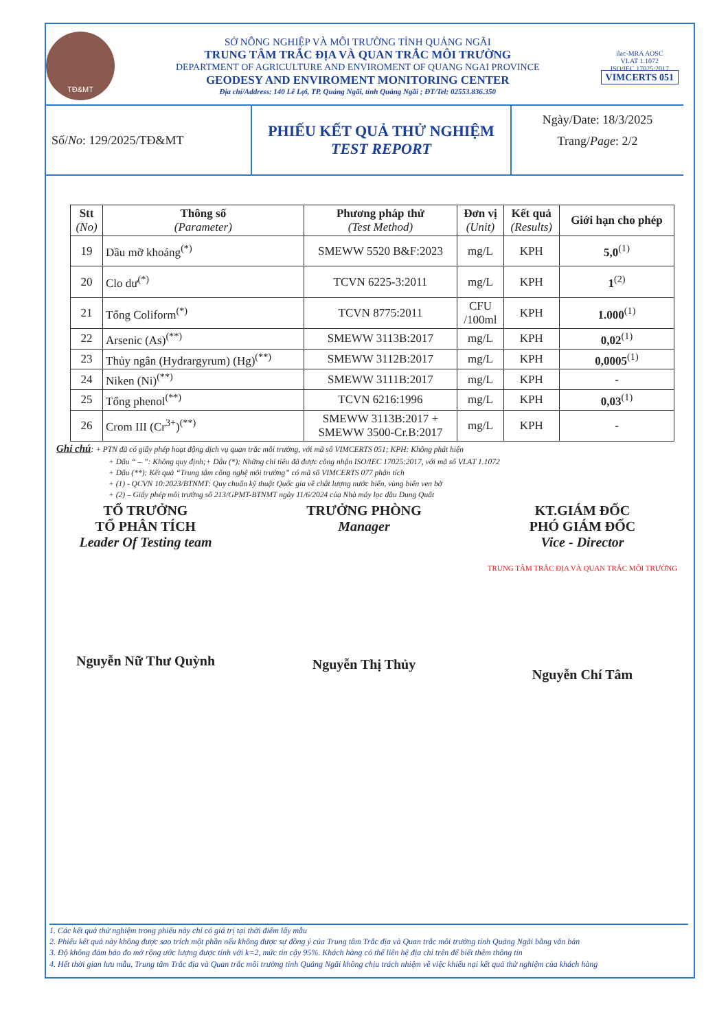TĐ&MT
SỞ NÔNG NGHIỆP VÀ MÔI TRƯỜNG TỈNH QUẢNG NGÃI
TRUNG TÂM TRẮC ĐỊA VÀ QUAN TRẮC MÔI TRƯỜNG
DEPARTMENT OF AGRICULTURE AND ENVIROMENT OF QUANG NGAI PROVINCE
GEODESY AND ENVIROMENT MONITORING CENTER
Địa chỉ/Address: 140 Lê Lợi, TP. Quảng Ngãi, tỉnh Quảng Ngãi ; ĐT/Tel: 02553.836.350
ilac-MRA AOSC
VLAT 1.1072
ISO/IEC 17025:2017
VIMCERTS 051
Số/ No: 129/2025/TĐ&MT
PHIẾU KẾT QUẢ THỬ NGHIỆM
TEST REPORT
Ngày/Date: 18/3/2025
Trang/Page: 2/2
| Stt (No) | Thông số (Parameter) | Phương pháp thử (Test Method) | Đơn vị (Unit) | Kết quả (Results) | Giới hạn cho phép |
| --- | --- | --- | --- | --- | --- |
| 19 | Dầu mỡ khoáng<sup>(*)</sup> | SMEWW 5520 B&F:2023 | mg/L | KPH | 5,0<sup>(1)</sup> |
| 20 | Clo dư<sup>(*)</sup> | TCVN 6225-3:2011 | mg/L | KPH | 1<sup>(2)</sup> |
| 21 | Tổng Coliform<sup>(*)</sup> | TCVN 8775:2011 | CFU /100ml | KPH | 1.000<sup>(1)</sup> |
| 22 | Arsenic (As)<sup>(**)</sup> | SMEWW 3113B:2017 | mg/L | KPH | 0,02<sup>(1)</sup> |
| 23 | Thủy ngân (Hydrargyrum) (Hg)<sup>(**)</sup> | SMEWW 3112B:2017 | mg/L | KPH | 0,0005<sup>(1)</sup> |
| 24 | Niken (Ni)<sup>(**)</sup> | SMEWW 3111B:2017 | mg/L | KPH | - |
| 25 | Tổng phenol<sup>(**)</sup> | TCVN 6216:1996 | mg/L | KPH | 0,03<sup>(1)</sup> |
| 26 | Crom III (Cr<sup>3+</sup>)<sup>(**)</sup> | SMEWW 3113B:2017 + SMEWW 3500-Cr.B:2017 | mg/L | KPH | - |
Ghi chú: + PTN đã có giấy phép hoạt động dịch vụ quan trắc môi trường, với mã số VIMCERTS 051; KPH: Không phát hiện
+ Dấu “ – ”: Không quy định;+ Dấu (*): Những chỉ tiêu đã được công nhận ISO/IEC 17025:2017, với mã số VLAT 1.1072
+ Dấu (**): Kết quả “Trung tâm công nghệ môi trường” có mã số VIMCERTS 077 phân tích
+ (1) - QCVN 10:2023/BTNMT: Quy chuẩn kỹ thuật Quốc gia về chất lượng nước biển, vùng biển ven bờ
+ (2) – Giấy phép môi trường số 213/GPMT-BTNMT ngày 11/6/2024 của Nhà máy lọc dầu Dung Quất
TỔ TRƯỞNG
TỔ PHÂN TÍCH
Leader Of Testing team
Nguyễn Nữ Thư Quỳnh
TRƯỞNG PHÒNG
Manager
Nguyễn Thị Thủy
KT.GIÁM ĐỐC
PHÓ GIÁM ĐỐC
Vice - Director
TRUNG TÂM TRẮC ĐỊA VÀ QUAN TRẮC MÔI TRƯỜNG
Nguyễn Chí Tâm
1. Các kết quả thử nghiệm trong phiếu này chỉ có giá trị tại thời điểm lấy mẫu
2. Phiếu kết quả này không được sao trích một phần nếu không được sự đồng ý của Trung tâm Trắc địa và Quan trắc môi trường tỉnh Quảng Ngãi bằng văn bản
3. Độ không đảm bảo đo mở rộng ước lượng được tính với k=2, mức tin cậy 95%. Khách hàng có thể liên hệ địa chỉ trên để biết thêm thông tin
4. Hết thời gian lưu mẫu, Trung tâm Trắc địa và Quan trắc môi trường tỉnh Quảng Ngãi không chịu trách nhiệm về việc khiếu nại kết quả thử nghiệm của khách hàng